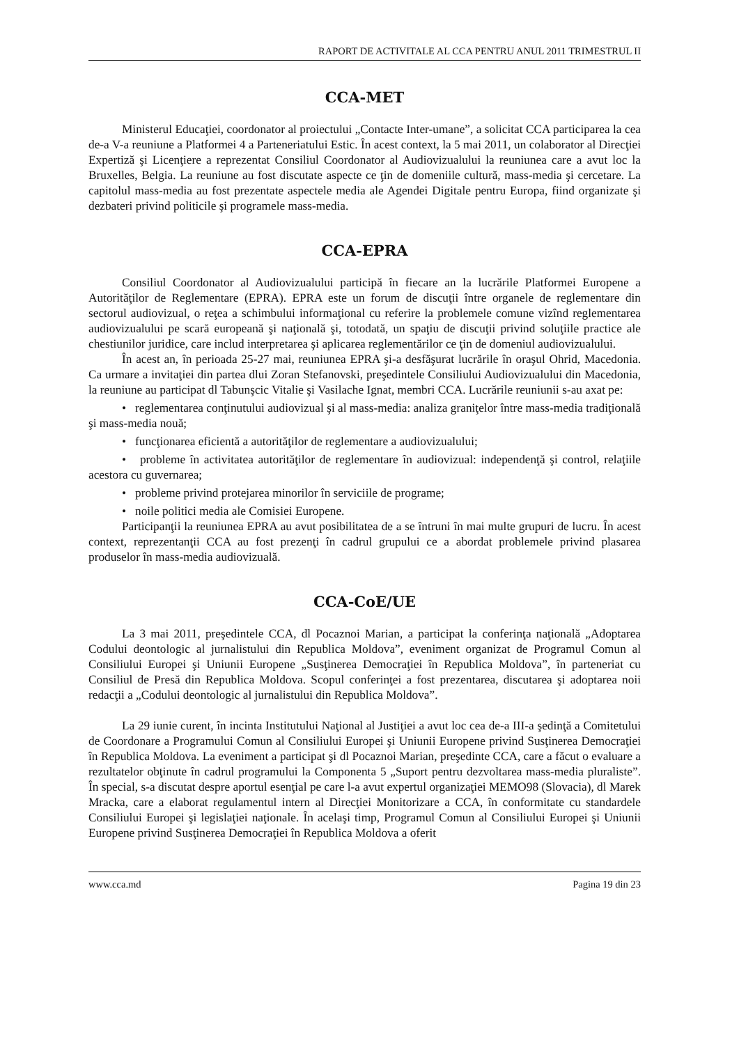RAPORT DE ACTIVITALE AL CCA PENTRU ANUL 2011 TRIMESTRUL II
CCA-MET
Ministerul Educaţiei, coordonator al proiectului „Contacte Inter-umane”, a solicitat CCA participarea la cea de-a V-a reuniune a Platformei 4 a Parteneriatului Estic. În acest context, la 5 mai 2011, un colaborator al Direcţiei Expertiză şi Licenţiere a reprezentat Consiliul Coordonator al Audiovizualului la reuniunea care a avut loc la Bruxelles, Belgia. La reuniune au fost discutate aspecte ce ţin de domeniile cultură, mass-media şi cercetare. La capitolul mass-media au fost prezentate aspectele media ale Agendei Digitale pentru Europa, fiind organizate şi dezbateri privind politicile şi programele mass-media.
CCA-EPRA
Consiliul Coordonator al Audiovizualului participă în fiecare an la lucrările Platformei Europene a Autorităţilor de Reglementare (EPRA). EPRA este un forum de discuţii între organele de reglementare din sectorul audiovizual, o reţea a schimbului informaţional cu referire la problemele comune vizînd reglementarea audiovizualului pe scară europeană şi naţională şi, totodată, un spaţiu de discuţii privind soluţiile practice ale chestiunilor juridice, care includ interpretarea şi aplicarea reglementărilor ce ţin de domeniul audiovizualului.
În acest an, în perioada 25-27 mai, reuniunea EPRA şi-a desfăşurat lucrările în oraşul Ohrid, Macedonia. Ca urmare a invitaţiei din partea dlui Zoran Stefanovski, preşedintele Consiliului Audiovizualului din Macedonia, la reuniune au participat dl Tabunşcic Vitalie şi Vasilache Ignat, membri CCA. Lucrările reuniunii s-au axat pe:
• reglementarea conţinutului audiovizual şi al mass-media: analiza graniţelor între mass-media tradiţională şi mass-media nouă;
• funcţionarea eficientă a autorităţilor de reglementare a audiovizualului;
• probleme în activitatea autorităţilor de reglementare în audiovizual: independenţă şi control, relaţiile acestora cu guvernarea;
• probleme privind protejarea minorilor în serviciile de programe;
• noile politici media ale Comisiei Europene.
Participanţii la reuniunea EPRA au avut posibilitatea de a se întruni în mai multe grupuri de lucru. În acest context, reprezentanţii CCA au fost prezenţi în cadrul grupului ce a abordat problemele privind plasarea produselor în mass-media audiovizuală.
CCA-CoE/UE
La 3 mai 2011, preşedintele CCA, dl Pocaznoi Marian, a participat la conferinţa naţională „Adoptarea Codului deontologic al jurnalistului din Republica Moldova”, eveniment organizat de Programul Comun al Consiliului Europei şi Uniunii Europene „Susţinerea Democraţiei în Republica Moldova”, în parteneriat cu Consiliul de Presă din Republica Moldova. Scopul conferinţei a fost prezentarea, discutarea şi adoptarea noii redacţii a „Codului deontologic al jurnalistului din Republica Moldova”.
La 29 iunie curent, în incinta Institutului Naţional al Justiţiei a avut loc cea de-a III-a şedinţă a Comitetului de Coordonare a Programului Comun al Consiliului Europei şi Uniunii Europene privind Susţinerea Democraţiei în Republica Moldova. La eveniment a participat şi dl Pocaznoi Marian, preşedinte CCA, care a făcut o evaluare a rezultatelor obţinute în cadrul programului la Componenta 5 „Suport pentru dezvoltarea mass-media pluraliste”. În special, s-a discutat despre aportul esenţial pe care l-a avut expertul organizaţiei MEMO98 (Slovacia), dl Marek Mracka, care a elaborat regulamentul intern al Direcţiei Monitorizare a CCA, în conformitate cu standardele Consiliului Europei şi legislaţiei naţionale. În acelaşi timp, Programul Comun al Consiliului Europei şi Uniunii Europene privind Susţinerea Democraţiei în Republica Moldova a oferit
www.cca.md Pagina 19 din 23